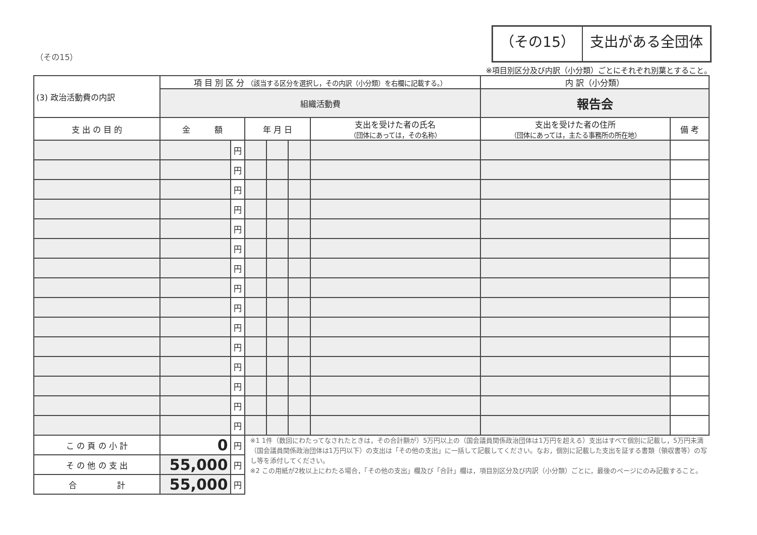（その15）
（その15） 支出がある全団体
※項目別区分及び内訳（小分類）ごとにそれぞれ別葉とすること。
| (3) 政治活動費の内訳 | 項 目 別 区 分 （該当する区分を選択し，その内訳（小分類）を右欄に記載する。） | | | | | | 内 訳（小分類） | |
| | 組織活動費 | | | | | | 報告会 | |
| 支 出 の 目 的 | 金 額 | | 年 月 日 | | | 支出を受けた者の氏名 （団体にあっては，その名称） | 支出を受けた者の住所 （団体にあっては，主たる事務所の所在地） | 備 考 |
| | | 円 | | | | | | |
| | | 円 | | | | | | |
| | | 円 | | | | | | |
| | | 円 | | | | | | |
| | | 円 | | | | | | |
| | | 円 | | | | | | |
| | | 円 | | | | | | |
| | | 円 | | | | | | |
| | | 円 | | | | | | |
| | | 円 | | | | | | |
| | | 円 | | | | | | |
| | | 円 | | | | | | |
| | | 円 | | | | | | |
| | | 円 | | | | | | |
| | | 円 | | | | | | |
| こ の 頁 の 小 計 | 0 | 円 | ※1 1件（数回にわたってなされたときは，その合計額が）5万円以上の（国会議員関係政治団体は1万円を超える）支出はすべて個別に記載し，5万円未満（国会議員関係政治団体は1万円以下）の支出は「その他の支出」に一括して記載してください。なお，個別に記載した支出を証する書類（領収書等）の写し等を添付してください。 ※2 この用紙が2枚以上にわたる場合，「その他の支出」欄及び「合計」欄は，項目別区分及び内訳（小分類）ごとに，最後のページにのみ記載すること。 | | | | | |
| そ の 他 の 支 出 | 55,000 | 円 | | | | | | |
| 合 計 | 55,000 | 円 | | | | | | |